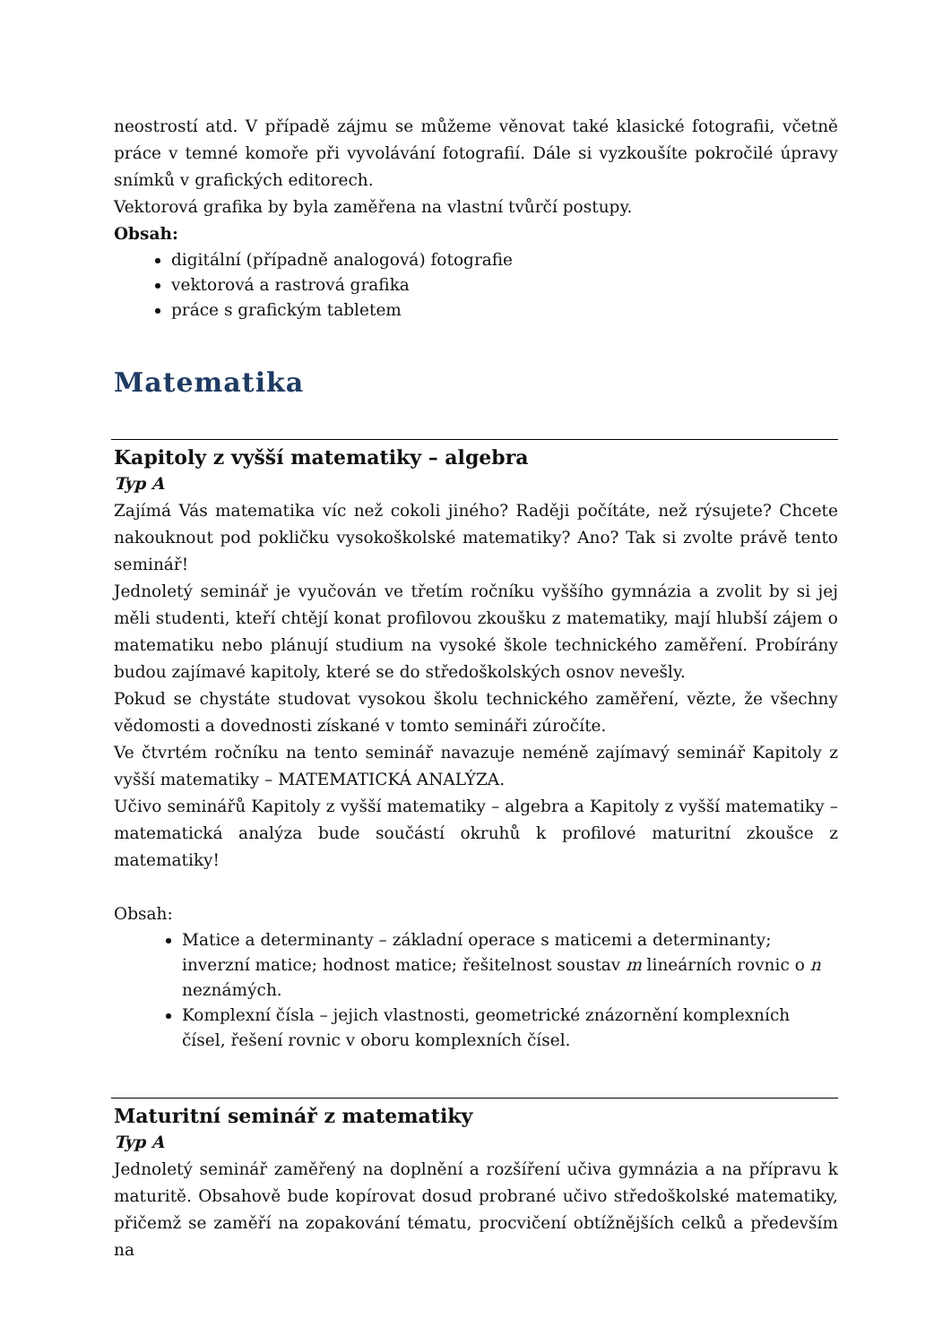neostrostí atd. V případě zájmu se můžeme věnovat také klasické fotografii, včetně práce v temné komoře při vyvolávání fotografií. Dále si vyzkoušíte pokročilé úpravy snímků v grafických editorech.
Vektorová grafika by byla zaměřena na vlastní tvůrčí postupy.
Obsah:
digitální (případně analogová) fotografie
vektorová a rastrová grafika
práce s grafickým tabletem
Matematika
Kapitoly z vyšší matematiky – algebra
Typ A
Zajímá Vás matematika víc než cokoli jiného? Raději počítáte, než rýsujete? Chcete nakouknout pod pokličku vysokoškolské matematiky? Ano? Tak si zvolte právě tento seminář!
Jednoletý seminář je vyučován ve třetím ročníku vyššího gymnázia a zvolit by si jej měli studenti, kteří chtějí konat profilovou zkoušku z matematiky, mají hlubší zájem o matematiku nebo plánují studium na vysoké škole technického zaměření. Probírány budou zajímavé kapitoly, které se do středoškolských osnov nevešly.
Pokud se chystáte studovat vysokou školu technického zaměření, vězte, že všechny vědomosti a dovednosti získané v tomto semináři zúročíte.
Ve čtvrtém ročníku na tento seminář navazuje neméně zajímavý seminář Kapitoly z vyšší matematiky – MATEMATICKÁ ANALÝZA.
Učivo seminářů Kapitoly z vyšší matematiky – algebra a Kapitoly z vyšší matematiky – matematická analýza bude součástí okruhů k profilové maturitní zkoušce z matematiky!
Obsah:
Matice a determinanty – základní operace s maticemi a determinanty; inverzní matice; hodnost matice; řešitelnost soustav m lineárních rovnic o n neznámých.
Komplexní čísla – jejich vlastnosti, geometrické znázornění komplexních čísel, řešení rovnic v oboru komplexních čísel.
Maturitní seminář z matematiky
Typ A
Jednoletý seminář zaměřený na doplnění a rozšíření učiva gymnázia a na přípravu k maturitě. Obsahově bude kopírovat dosud probrané učivo středoškolské matematiky, přičemž se zaměří na zopakování tématu, procvičení obtížnějších celků a především na